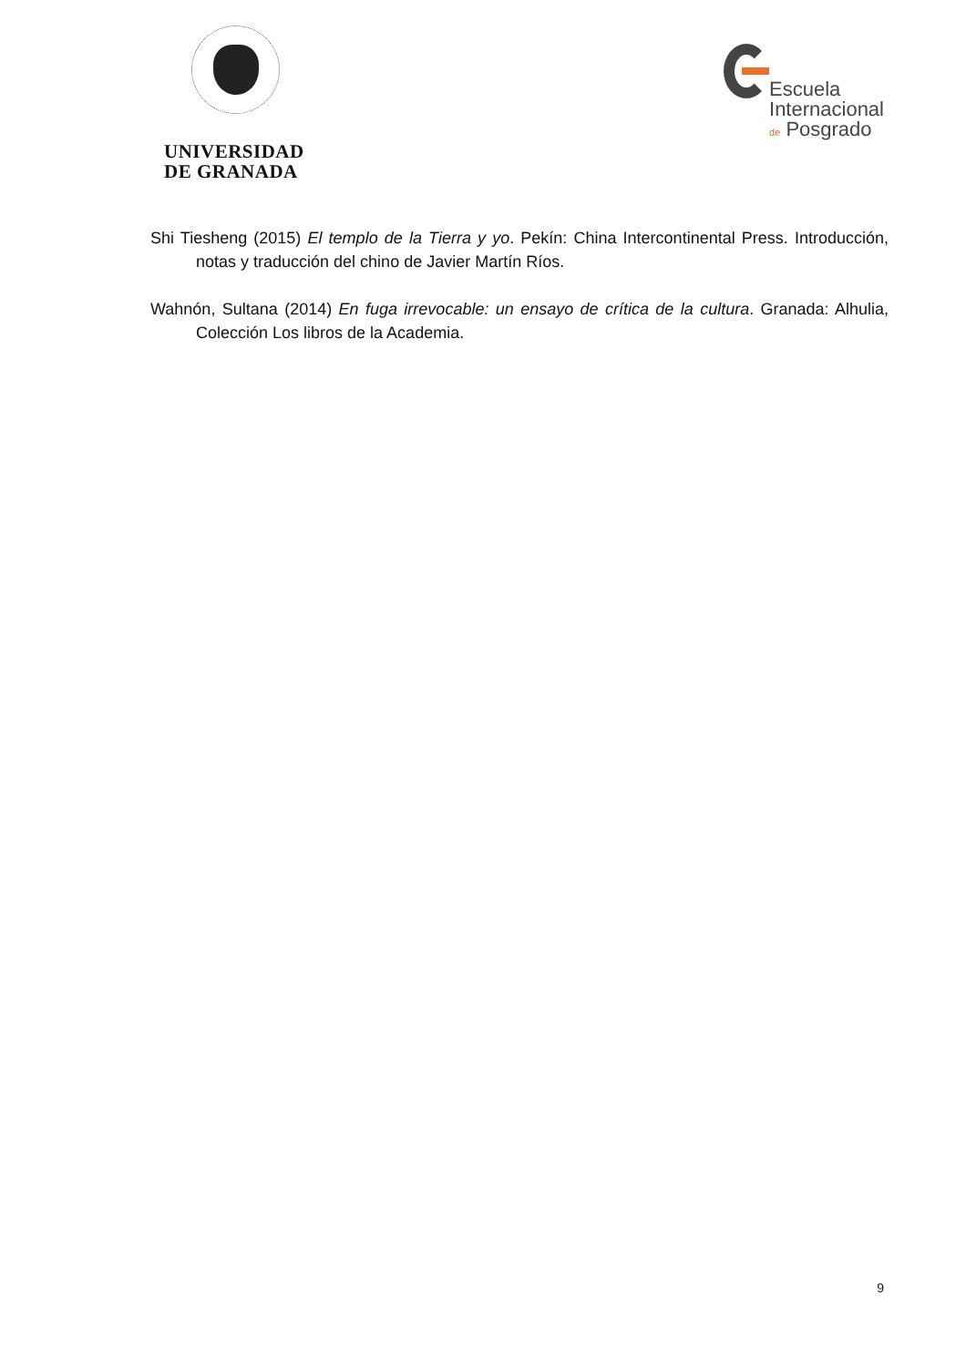UNIVERSIDAD
DE GRANADA
Escuela
Internacional
de Posgrado
Shi Tiesheng (2015) El templo de la Tierra y yo. Pekín: China Intercontinental Press. Introducción, notas y traducción del chino de Javier Martín Ríos.
Wahnón, Sultana (2014) En fuga irrevocable: un ensayo de crítica de la cultura. Granada: Alhulia, Colección Los libros de la Academia.
9